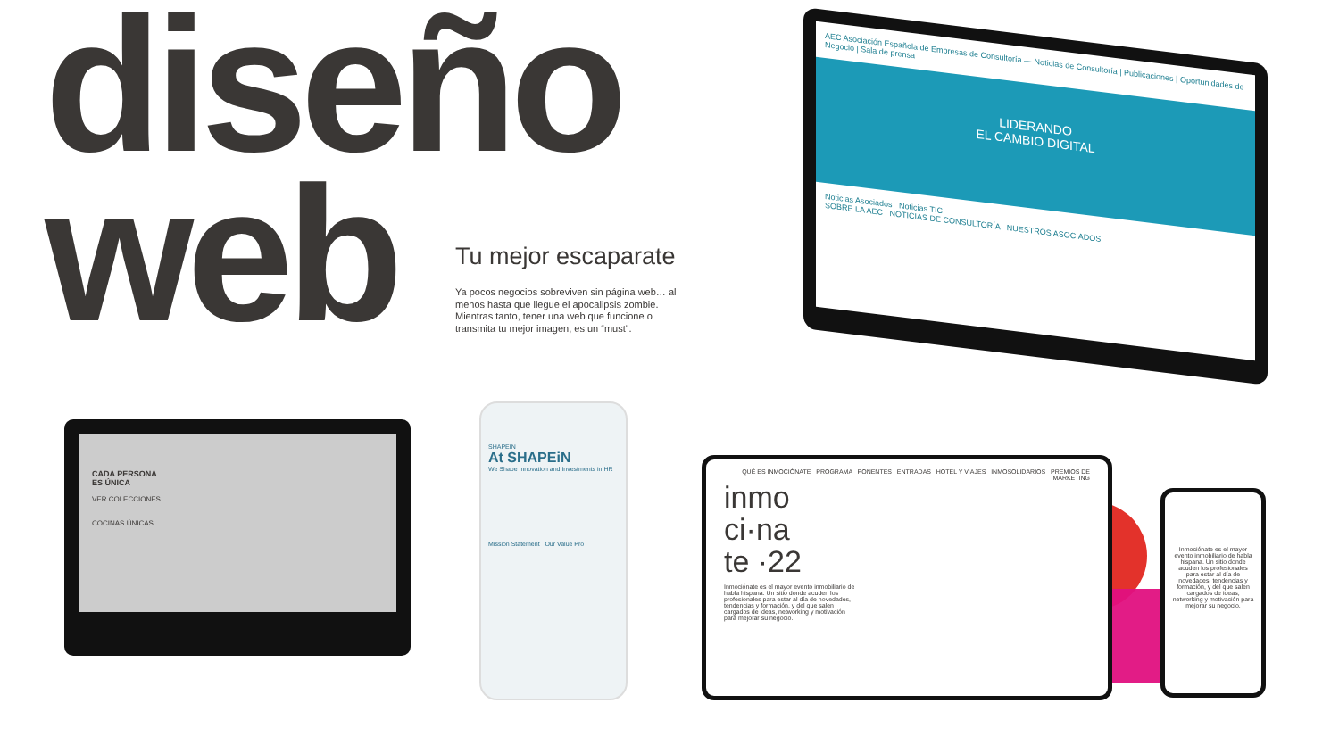diseño
web
Tu mejor escaparate
Ya pocos negocios sobreviven sin página web… al menos hasta que llegue el apocalipsis zombie. Mientras tanto, tener una web que funcione o transmita tu mejor imagen, es un “must”.
AEC Asociación Española de Empresas de Consultoría — Noticias de Consultoría | Publicaciones | Oportunidades de Negocio | Sala de prensa
LIDERANDO
EL CAMBIO DIGITAL
Noticias Asociados Noticias TIC
SOBRE LA AEC NOTICIAS DE CONSULTORÍA NUESTROS ASOCIADOS
CADA PERSONA
ES ÚNICA
VER COLECCIONES
COCINAS ÚNICAS
SHAPEIN
At SHAPEiN
We Shape Innovation and Investments in HR
Mission Statement Our Value Pro
QUÉ ES INMOCIÓNATE PROGRAMA PONENTES ENTRADAS HOTEL Y VIAJES INMOSOLIDARIOS PREMIOS DE MARKETING
inmo
ci·na
te ·22
Inmociónate es el mayor evento inmobiliario de habla hispana. Un sitio donde acuden los profesionales para estar al día de novedades, tendencias y formación, y del que salen cargados de ideas, networking y motivación para mejorar su negocio.
Inmociónate es el mayor evento inmobiliario de habla hispana. Un sitio donde acuden los profesionales para estar al día de novedades, tendencias y formación, y del que salen cargados de ideas, networking y motivación para mejorar su negocio.